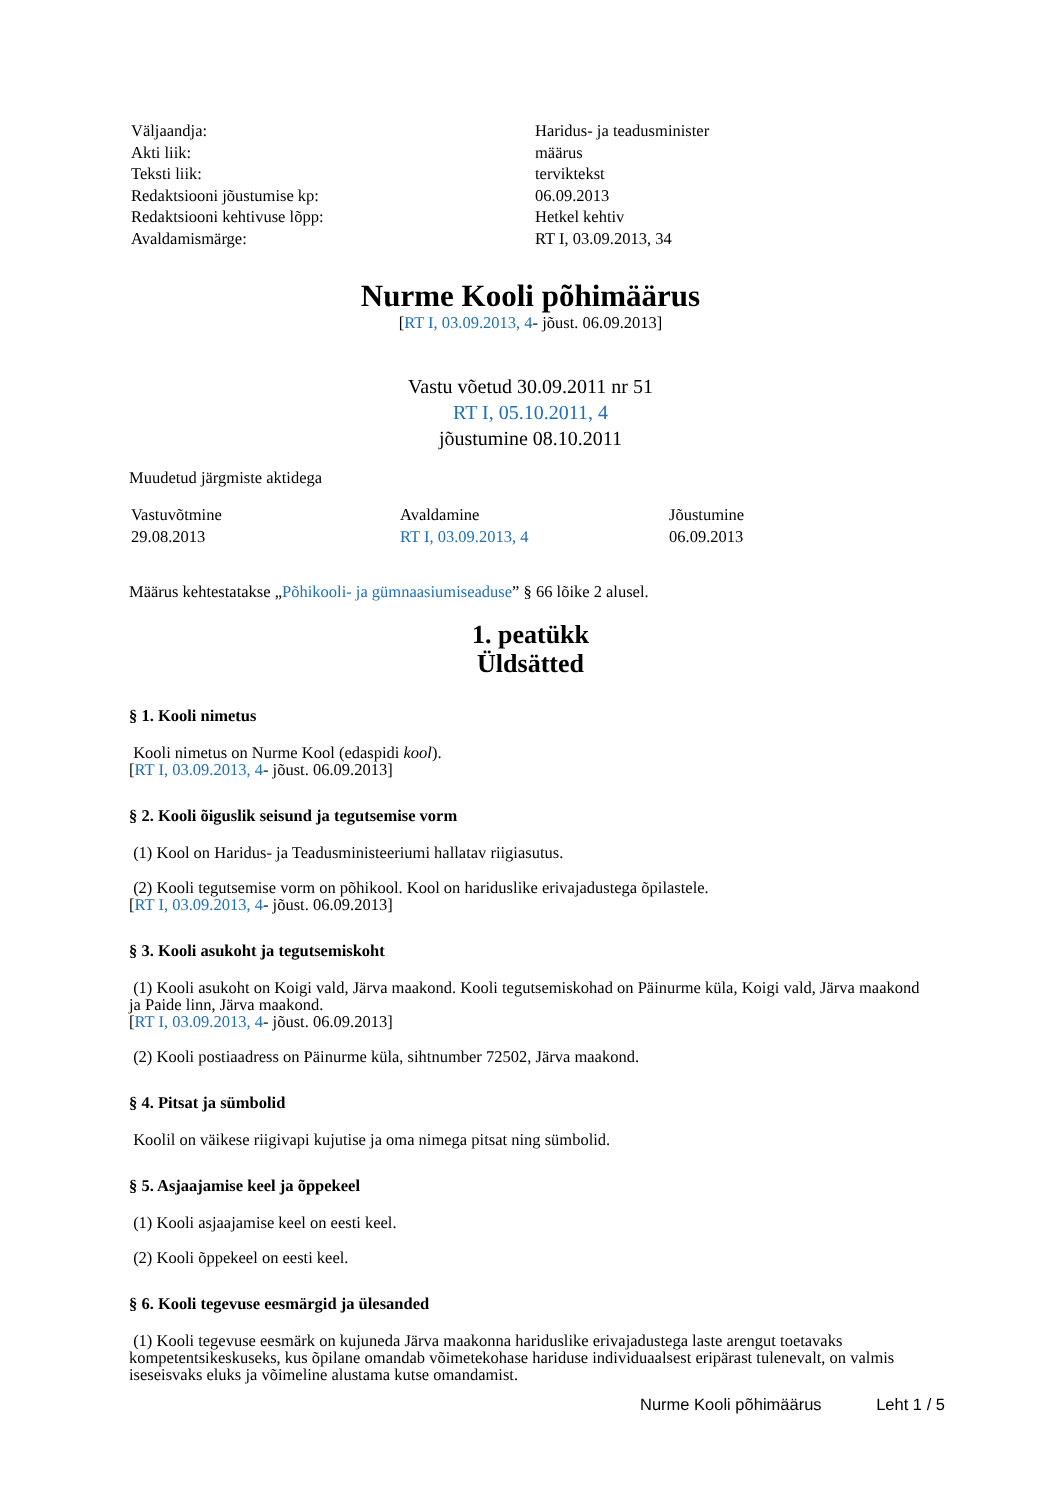| Väljaandja: | Haridus- ja teadusminister |
| Akti liik: | määrus |
| Teksti liik: | terviktekst |
| Redaktsiooni jõustumise kp: | 06.09.2013 |
| Redaktsiooni kehtivuse lõpp: | Hetkel kehtiv |
| Avaldamismärge: | RT I, 03.09.2013, 34 |
Nurme Kooli põhimäärus
[RT I, 03.09.2013, 4- jõust. 06.09.2013]
Vastu võetud 30.09.2011 nr 51
RT I, 05.10.2011, 4
jõustumine 08.10.2011
Muudetud järgmiste aktidega
| Vastuvõtmine | Avaldamine | Jõustumine |
| 29.08.2013 | RT I, 03.09.2013, 4 | 06.09.2013 |
Määrus kehtestatakse „Põhikooli- ja gümnaasiumiseaduse” § 66 lõike 2 alusel.
1. peatükk
Üldsätted
§ 1. Kooli nimetus
Kooli nimetus on Nurme Kool (edaspidi kool).
[RT I, 03.09.2013, 4- jõust. 06.09.2013]
§ 2. Kooli õiguslik seisund ja tegutsemise vorm
(1) Kool on Haridus- ja Teadusministeeriumi hallatav riigiasutus.
(2) Kooli tegutsemise vorm on põhikool. Kool on hariduslike erivajadustega õpilastele.
[RT I, 03.09.2013, 4- jõust. 06.09.2013]
§ 3. Kooli asukoht ja tegutsemiskoht
(1) Kooli asukoht on Koigi vald, Järva maakond. Kooli tegutsemiskohad on Päinurme küla, Koigi vald, Järva maakond ja Paide linn, Järva maakond.
[RT I, 03.09.2013, 4- jõust. 06.09.2013]
(2) Kooli postiaadress on Päinurme küla, sihtnumber 72502, Järva maakond.
§ 4. Pitsat ja sümbolid
Koolil on väikese riigivapi kujutise ja oma nimega pitsat ning sümbolid.
§ 5. Asjaajamise keel ja õppekeel
(1) Kooli asjaajamise keel on eesti keel.
(2) Kooli õppekeel on eesti keel.
§ 6. Kooli tegevuse eesmärgid ja ülesanded
(1) Kooli tegevuse eesmärk on kujuneda Järva maakonna hariduslike erivajadustega laste arengut toetavaks kompetentsikeskuseks, kus õpilane omandab võimetekohase hariduse individuaalsest eripärast tulenevalt, on valmis iseseisvaks eluks ja võimeline alustama kutse omandamist.
Nurme Kooli põhimäärus Leht 1 / 5